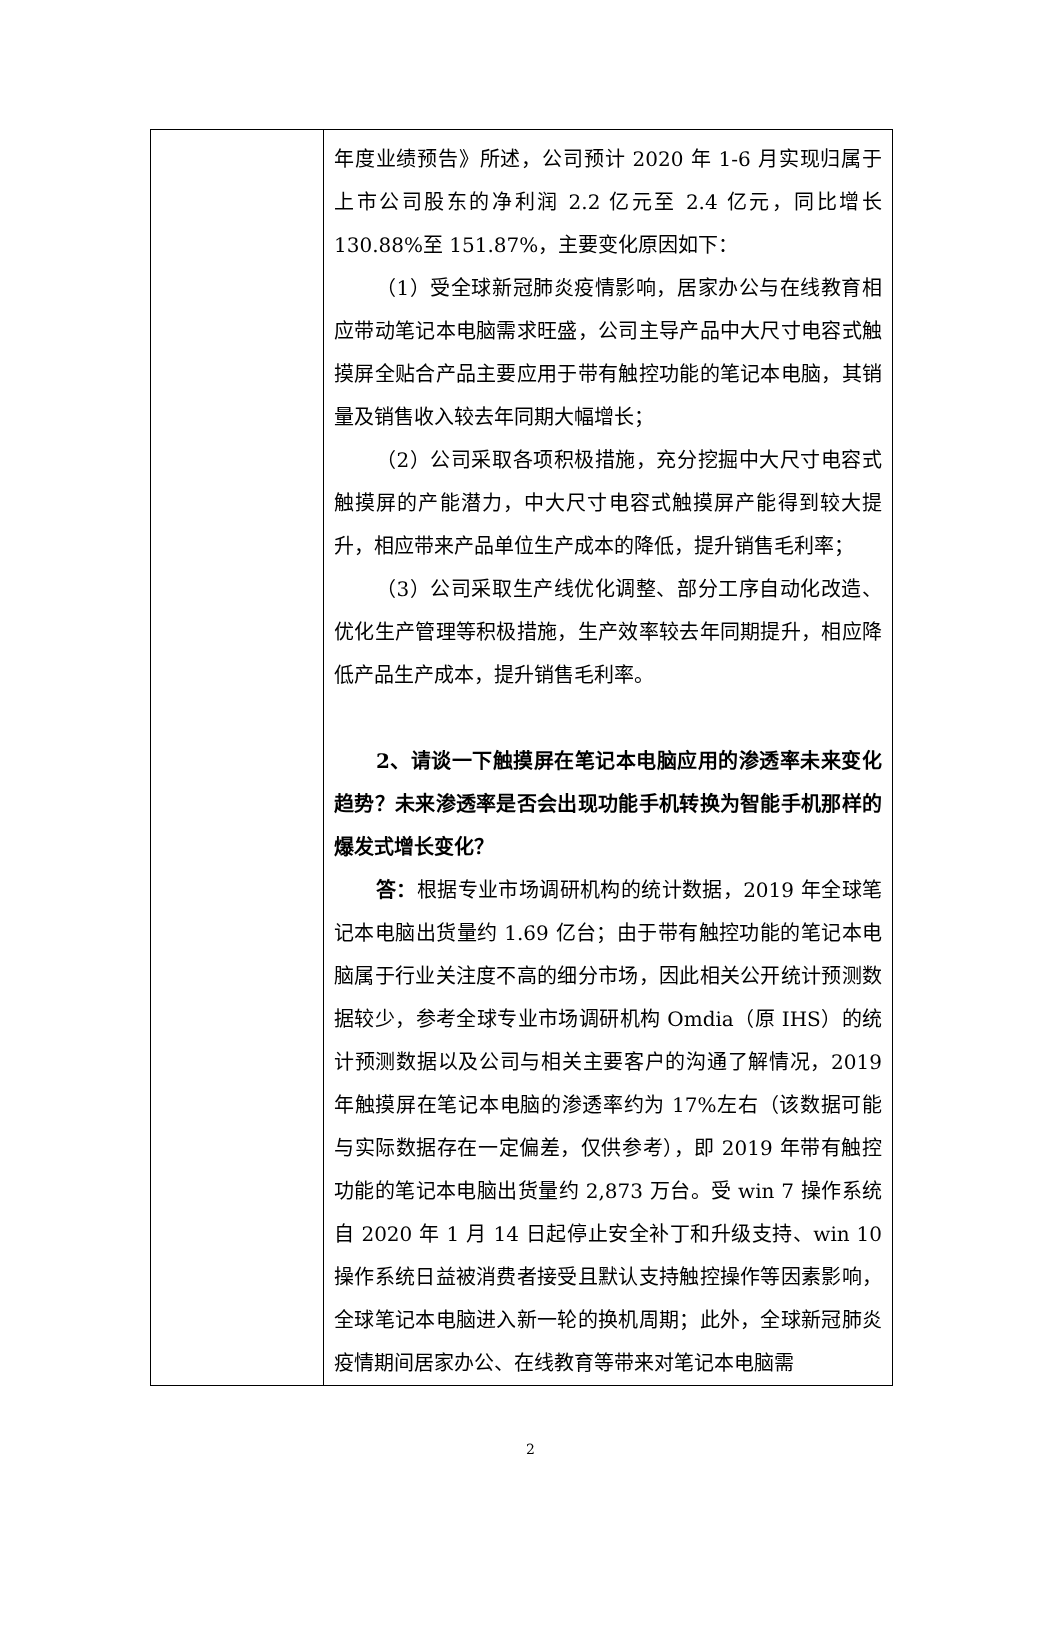| | 年度业绩预告》所述，公司预计 2020 年 1-6 月实现归属于上市公司股东的净利润 2.2 亿元至 2.4 亿元，同比增长 130.88%至 151.87%，主要变化原因如下： （1）受全球新冠肺炎疫情影响，居家办公与在线教育相应带动笔记本电脑需求旺盛，公司主导产品中大尺寸电容式触摸屏全贴合产品主要应用于带有触控功能的笔记本电脑，其销量及销售收入较去年同期大幅增长； （2）公司采取各项积极措施，充分挖掘中大尺寸电容式触摸屏的产能潜力，中大尺寸电容式触摸屏产能得到较大提升，相应带来产品单位生产成本的降低，提升销售毛利率； （3）公司采取生产线优化调整、部分工序自动化改造、优化生产管理等积极措施，生产效率较去年同期提升，相应降低产品生产成本，提升销售毛利率。 2、请谈一下触摸屏在笔记本电脑应用的渗透率未来变化趋势？未来渗透率是否会出现功能手机转换为智能手机那样的爆发式增长变化？ 答： 根据专业市场调研机构的统计数据，2019 年全球笔记本电脑出货量约 1.69 亿台；由于带有触控功能的笔记本电脑属于行业关注度不高的细分市场，因此相关公开统计预测数据较少，参考全球专业市场调研机构 Omdia（原 IHS）的统计预测数据以及公司与相关主要客户的沟通了解情况，2019 年触摸屏在笔记本电脑的渗透率约为 17%左右（该数据可能与实际数据存在一定偏差，仅供参考），即 2019 年带有触控功能的笔记本电脑出货量约 2,873 万台。受 win 7 操作系统自 2020 年 1 月 14 日起停止安全补丁和升级支持、win 10 操作系统日益被消费者接受且默认支持触控操作等因素影响，全球笔记本电脑进入新一轮的换机周期；此外，全球新冠肺炎疫情期间居家办公、在线教育等带来对笔记本电脑需 |
2